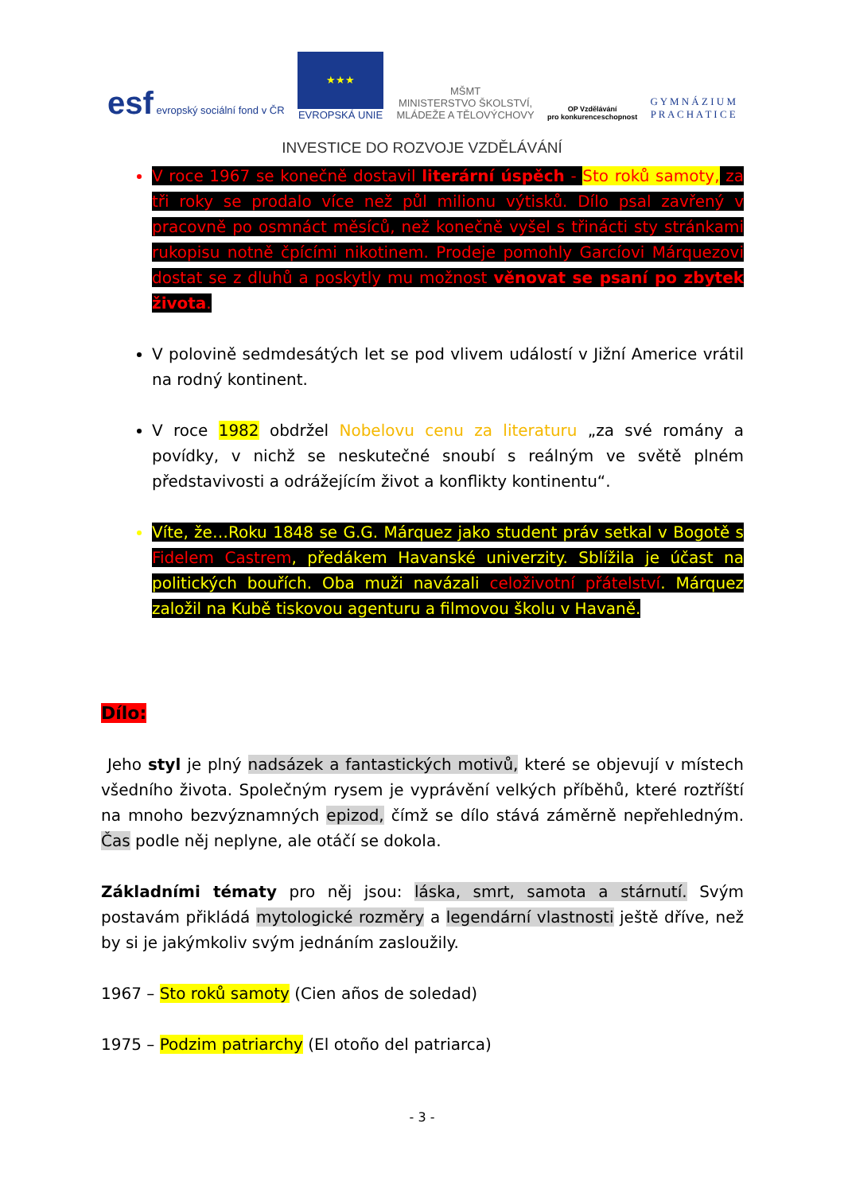esf evropský sociální fond v ČR
★★★
EVROPSKÁ UNIE
MŠMT
MINISTERSTVO ŠKOLSTVÍ,
MLÁDEŽE A TĚLOVÝCHOVY
OP Vzdělávání
pro konkurenceschopnost
G Y M N Á Z I U M
P R A C H A T I C E
INVESTICE DO ROZVOJE VZDĚLÁVÁNÍ
V roce 1967 se konečně dostavil literární úspěch - Sto roků samoty, za tři roky se prodalo více než půl milionu výtisků. Dílo psal zavřený v pracovně po osmnáct měsíců, než konečně vyšel s třinácti sty stránkami rukopisu notně čpícími nikotinem. Prodeje pomohly Garcíovi Márquezovi dostat se z dluhů a poskytly mu možnost věnovat se psaní po zbytek života.
V polovině sedmdesátých let se pod vlivem událostí v Jižní Americe vrátil na rodný kontinent.
V roce 1982 obdržel Nobelovu cenu za literaturu „za své romány a povídky, v nichž se neskutečné snoubí s reálným ve světě plném představivosti a odrážejícím život a konflikty kontinentu“.
Víte, že…Roku 1848 se G.G. Márquez jako student práv setkal v Bogotě s Fidelem Castrem, předákem Havanské univerzity. Sblížila je účast na politických bouřích. Oba muži navázali celoživotní přátelství. Márquez založil na Kubě tiskovou agenturu a filmovou školu v Havaně.
Dílo:
Jeho styl je plný nadsázek a fantastických motivů, které se objevují v místech všedního života. Společným rysem je vyprávění velkých příběhů, které roztříští na mnoho bezvýznamných epizod, čímž se dílo stává záměrně nepřehledným. Čas podle něj neplyne, ale otáčí se dokola.
Základními tématy pro něj jsou: láska, smrt, samota a stárnutí. Svým postavám přikládá mytologické rozměry a legendární vlastnosti ještě dříve, než by si je jakýmkoliv svým jednáním zasloužily.
1967 – Sto roků samoty (Cien años de soledad)
1975 – Podzim patriarchy (El otoño del patriarca)
- 3 -